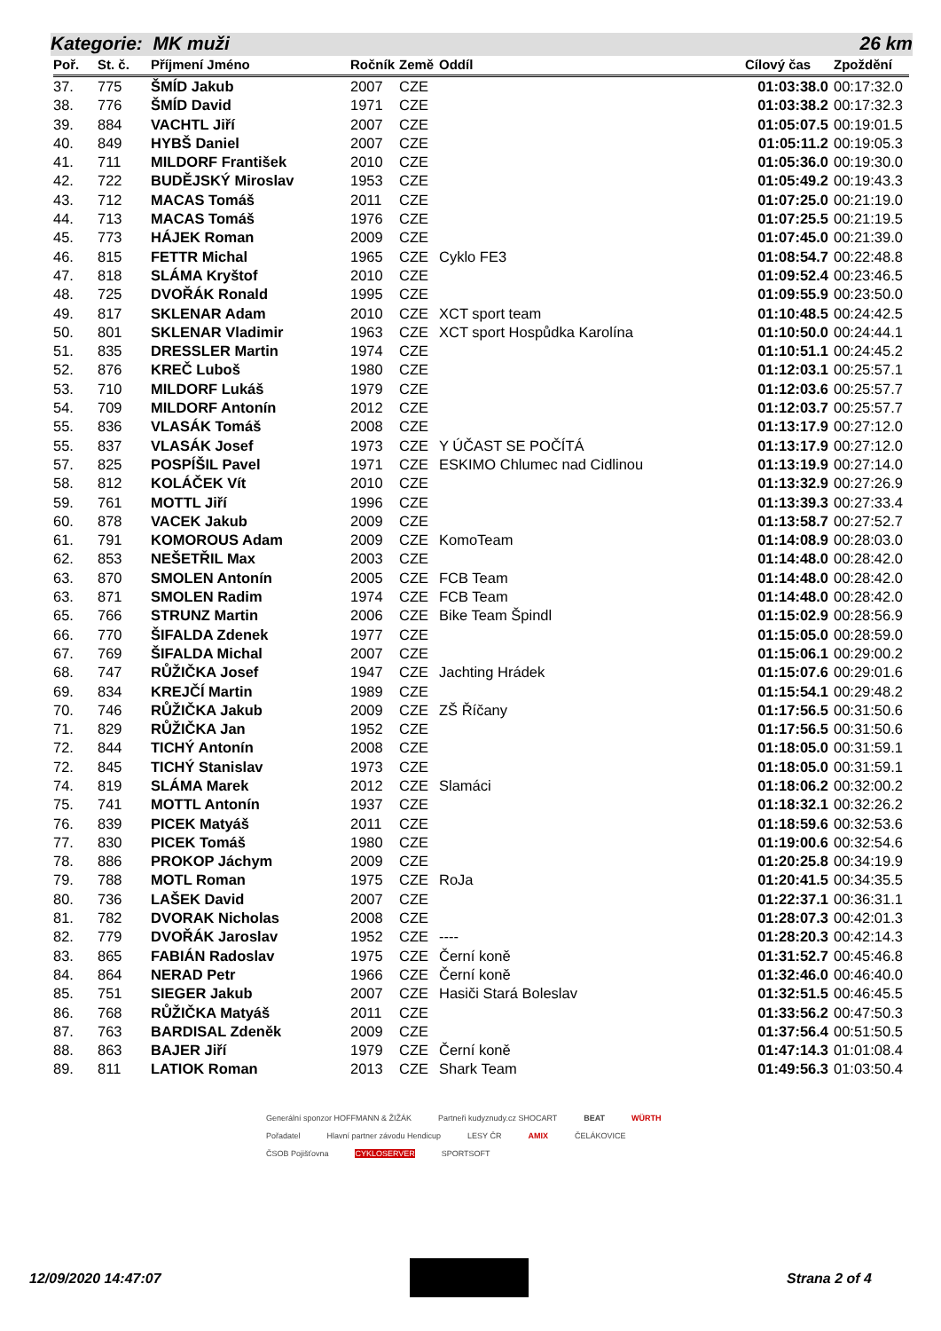Kategorie: MK muži 26 km
| Poř. | St. č. | Příjmení Jméno | Ročník | Země | Oddíl | Cílový čas | Zpoždění |
| --- | --- | --- | --- | --- | --- | --- | --- |
| 37. | 775 | ŠMÍD Jakub | 2007 | CZE | | 01:03:38.0 | 00:17:32.0 |
| 38. | 776 | ŠMÍD David | 1971 | CZE | | 01:03:38.2 | 00:17:32.3 |
| 39. | 884 | VACHTL Jiří | 2007 | CZE | | 01:05:07.5 | 00:19:01.5 |
| 40. | 849 | HYBŠ Daniel | 2007 | CZE | | 01:05:11.2 | 00:19:05.3 |
| 41. | 711 | MILDORF František | 2010 | CZE | | 01:05:36.0 | 00:19:30.0 |
| 42. | 722 | BUDĚJSKÝ Miroslav | 1953 | CZE | | 01:05:49.2 | 00:19:43.3 |
| 43. | 712 | MACAS Tomáš | 2011 | CZE | | 01:07:25.0 | 00:21:19.0 |
| 44. | 713 | MACAS Tomáš | 1976 | CZE | | 01:07:25.5 | 00:21:19.5 |
| 45. | 773 | HÁJEK Roman | 2009 | CZE | | 01:07:45.0 | 00:21:39.0 |
| 46. | 815 | FETTR Michal | 1965 | CZE | Cyklo FE3 | 01:08:54.7 | 00:22:48.8 |
| 47. | 818 | SLÁMA Kryštof | 2010 | CZE | | 01:09:52.4 | 00:23:46.5 |
| 48. | 725 | DVOŘÁK Ronald | 1995 | CZE | | 01:09:55.9 | 00:23:50.0 |
| 49. | 817 | SKLENAR Adam | 2010 | CZE | XCT sport team | 01:10:48.5 | 00:24:42.5 |
| 50. | 801 | SKLENAR Vladimir | 1963 | CZE | XCT sport Hospůdka Karolína | 01:10:50.0 | 00:24:44.1 |
| 51. | 835 | DRESSLER Martin | 1974 | CZE | | 01:10:51.1 | 00:24:45.2 |
| 52. | 876 | KREČ Luboš | 1980 | CZE | | 01:12:03.1 | 00:25:57.1 |
| 53. | 710 | MILDORF Lukáš | 1979 | CZE | | 01:12:03.6 | 00:25:57.7 |
| 54. | 709 | MILDORF Antonín | 2012 | CZE | | 01:12:03.7 | 00:25:57.7 |
| 55. | 836 | VLASÁK Tomáš | 2008 | CZE | | 01:13:17.9 | 00:27:12.0 |
| 55. | 837 | VLASÁK Josef | 1973 | CZE | Y ÚČAST SE POČÍTÁ | 01:13:17.9 | 00:27:12.0 |
| 57. | 825 | POSPÍŠIL Pavel | 1971 | CZE | ESKIMO Chlumec nad Cidlinou | 01:13:19.9 | 00:27:14.0 |
| 58. | 812 | KOLÁČEK Vít | 2010 | CZE | | 01:13:32.9 | 00:27:26.9 |
| 59. | 761 | MOTTL Jiří | 1996 | CZE | | 01:13:39.3 | 00:27:33.4 |
| 60. | 878 | VACEK Jakub | 2009 | CZE | | 01:13:58.7 | 00:27:52.7 |
| 61. | 791 | KOMOROUS Adam | 2009 | CZE | KomoTeam | 01:14:08.9 | 00:28:03.0 |
| 62. | 853 | NEŠETŘIL Max | 2003 | CZE | | 01:14:48.0 | 00:28:42.0 |
| 63. | 870 | SMOLEN Antonín | 2005 | CZE | FCB Team | 01:14:48.0 | 00:28:42.0 |
| 63. | 871 | SMOLEN Radim | 1974 | CZE | FCB Team | 01:14:48.0 | 00:28:42.0 |
| 65. | 766 | STRUNZ Martin | 2006 | CZE | Bike Team Špindl | 01:15:02.9 | 00:28:56.9 |
| 66. | 770 | ŠIFALDA Zdenek | 1977 | CZE | | 01:15:05.0 | 00:28:59.0 |
| 67. | 769 | ŠIFALDA Michal | 2007 | CZE | | 01:15:06.1 | 00:29:00.2 |
| 68. | 747 | RŮŽIČKA Josef | 1947 | CZE | Jachting Hrádek | 01:15:07.6 | 00:29:01.6 |
| 69. | 834 | KREJČÍ Martin | 1989 | CZE | | 01:15:54.1 | 00:29:48.2 |
| 70. | 746 | RŮŽIČKA Jakub | 2009 | CZE | ZŠ Říčany | 01:17:56.5 | 00:31:50.6 |
| 71. | 829 | RŮŽIČKA Jan | 1952 | CZE | | 01:17:56.5 | 00:31:50.6 |
| 72. | 844 | TICHÝ Antonín | 2008 | CZE | | 01:18:05.0 | 00:31:59.1 |
| 72. | 845 | TICHÝ Stanislav | 1973 | CZE | | 01:18:05.0 | 00:31:59.1 |
| 74. | 819 | SLÁMA Marek | 2012 | CZE | Slamáci | 01:18:06.2 | 00:32:00.2 |
| 75. | 741 | MOTTL Antonín | 1937 | CZE | | 01:18:32.1 | 00:32:26.2 |
| 76. | 839 | PICEK Matyáš | 2011 | CZE | | 01:18:59.6 | 00:32:53.6 |
| 77. | 830 | PICEK Tomáš | 1980 | CZE | | 01:19:00.6 | 00:32:54.6 |
| 78. | 886 | PROKOP Jáchym | 2009 | CZE | | 01:20:25.8 | 00:34:19.9 |
| 79. | 788 | MOTL Roman | 1975 | CZE | RoJa | 01:20:41.5 | 00:34:35.5 |
| 80. | 736 | LAŠEK David | 2007 | CZE | | 01:22:37.1 | 00:36:31.1 |
| 81. | 782 | DVORAK Nicholas | 2008 | CZE | | 01:28:07.3 | 00:42:01.3 |
| 82. | 779 | DVOŘÁK Jaroslav | 1952 | CZE | ---- | 01:28:20.3 | 00:42:14.3 |
| 83. | 865 | FABIÁN Radoslav | 1975 | CZE | Černí koně | 01:31:52.7 | 00:45:46.8 |
| 84. | 864 | NERAD Petr | 1966 | CZE | Černí koně | 01:32:46.0 | 00:46:40.0 |
| 85. | 751 | SIEGER Jakub | 2007 | CZE | Hasiči Stará Boleslav | 01:32:51.5 | 00:46:45.5 |
| 86. | 768 | RŮŽIČKA Matyáš | 2011 | CZE | | 01:33:56.2 | 00:47:50.3 |
| 87. | 763 | BARDISAL Zdeněk | 2009 | CZE | | 01:37:56.4 | 00:51:50.5 |
| 88. | 863 | BAJER Jiří | 1979 | CZE | Černí koně | 01:47:14.3 | 01:01:08.4 |
| 89. | 811 | LATIOK Roman | 2013 | CZE | Shark Team | 01:49:56.3 | 01:03:50.4 |
Generální sponzor HOFFMANN & ŽIŽÁK Partneři kudyznudy.cz SHOCART BEAT WÜRTH Pořadatel Hlavní partner závodu Hendicup LESY ČR AMIX ČELÁKOVICE ČSOB Pojišťovna CYKLOSERVER SPORTSOFT
12/09/2020 14:47:07 Strana 2 of 4